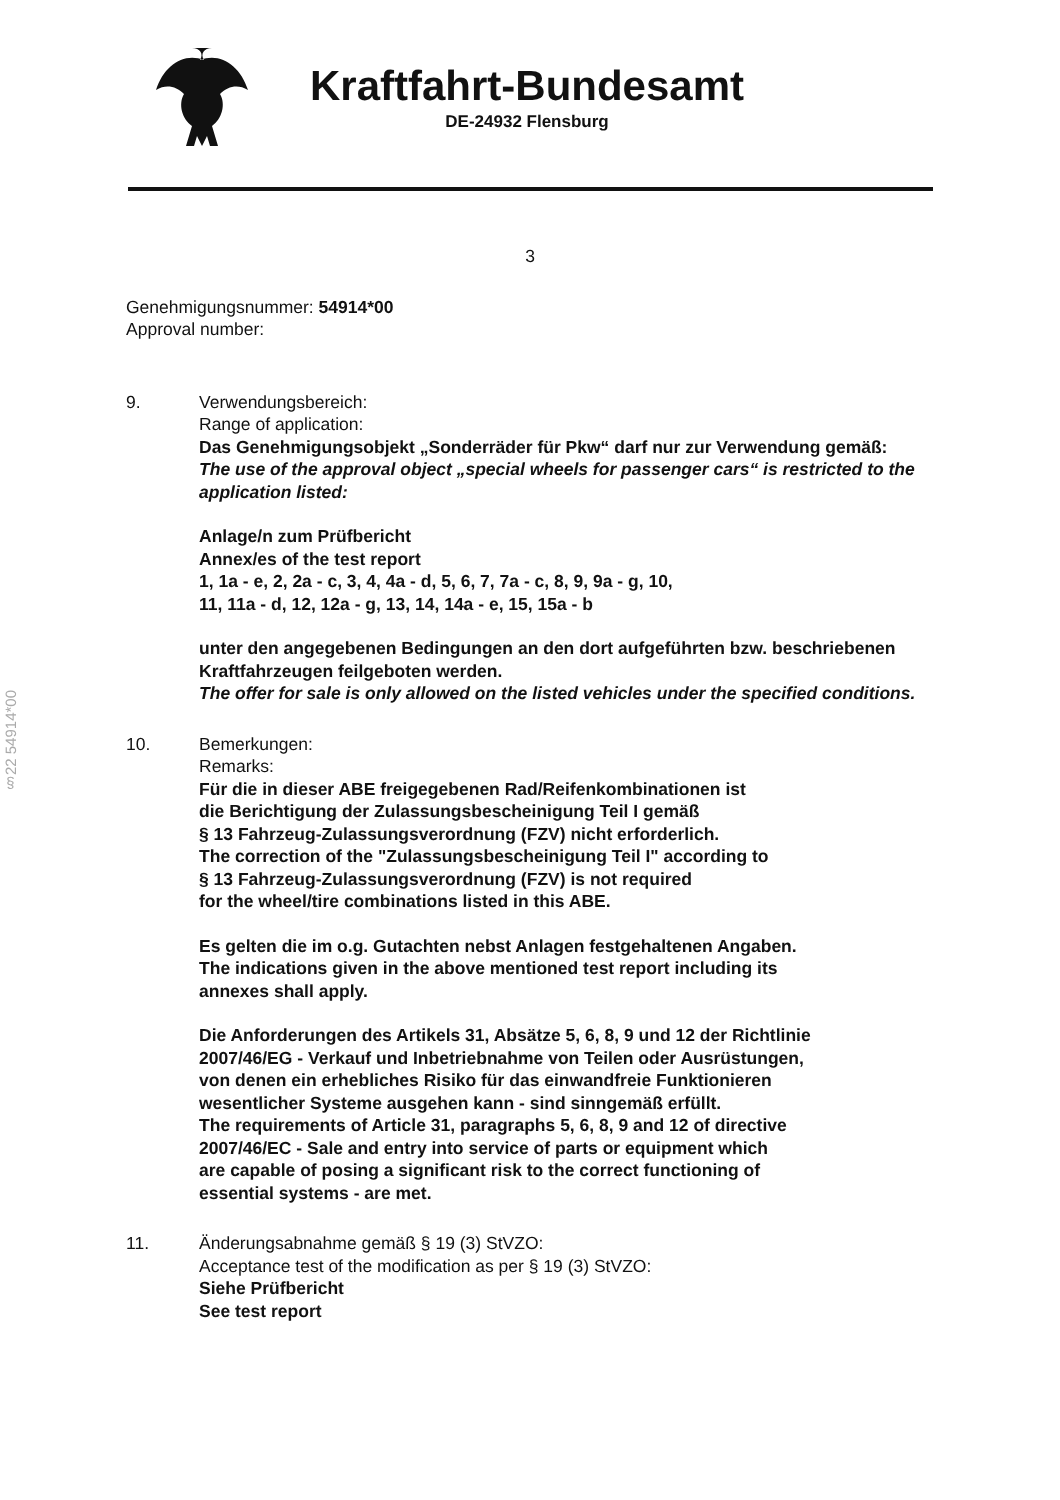Kraftfahrt-Bundesamt
DE-24932 Flensburg
3
Genehmigungsnummer: 54914*00
Approval number:
9. Verwendungsbereich:
Range of application:
Das Genehmigungsobjekt „Sonderräder für Pkw“ darf nur zur Verwendung gemäß:
The use of the approval object „special wheels for passenger cars“ is restricted to the application listed:
Anlage/n zum Prüfbericht
Annex/es of the test report
1, 1a - e, 2, 2a - c, 3, 4, 4a - d, 5, 6, 7, 7a - c, 8, 9, 9a - g, 10, 11, 11a - d, 12, 12a - g, 13, 14, 14a - e, 15, 15a - b
unter den angegebenen Bedingungen an den dort aufgeführten bzw. beschriebenen Kraftfahrzeugen feilgeboten werden.
The offer for sale is only allowed on the listed vehicles under the specified conditions.
10. Bemerkungen:
Remarks:
Für die in dieser ABE freigegebenen Rad/Reifenkombinationen ist
die Berichtigung der Zulassungsbescheinigung Teil I gemäß
§ 13 Fahrzeug-Zulassungsverordnung (FZV) nicht erforderlich.
The correction of the "Zulassungsbescheinigung Teil I" according to
§ 13 Fahrzeug-Zulassungsverordnung (FZV) is not required
for the wheel/tire combinations listed in this ABE.
Es gelten die im o.g. Gutachten nebst Anlagen festgehaltenen Angaben.
The indications given in the above mentioned test report including its
annexes shall apply.
Die Anforderungen des Artikels 31, Absätze 5, 6, 8, 9 und 12 der Richtlinie
2007/46/EG - Verkauf und Inbetriebnahme von Teilen oder Ausrüstungen,
von denen ein erhebliches Risiko für das einwandfreie Funktionieren
wesentlicher Systeme ausgehen kann - sind sinngemäß erfüllt.
The requirements of Article 31, paragraphs 5, 6, 8, 9 and 12 of directive
2007/46/EC - Sale and entry into service of parts or equipment which
are capable of posing a significant risk to the correct functioning of
essential systems - are met.
11. Änderungsabnahme gemäß § 19 (3) StVZO:
Acceptance test of the modification as per § 19 (3) StVZO:
Siehe Prüfbericht
See test report
§22 54914*00